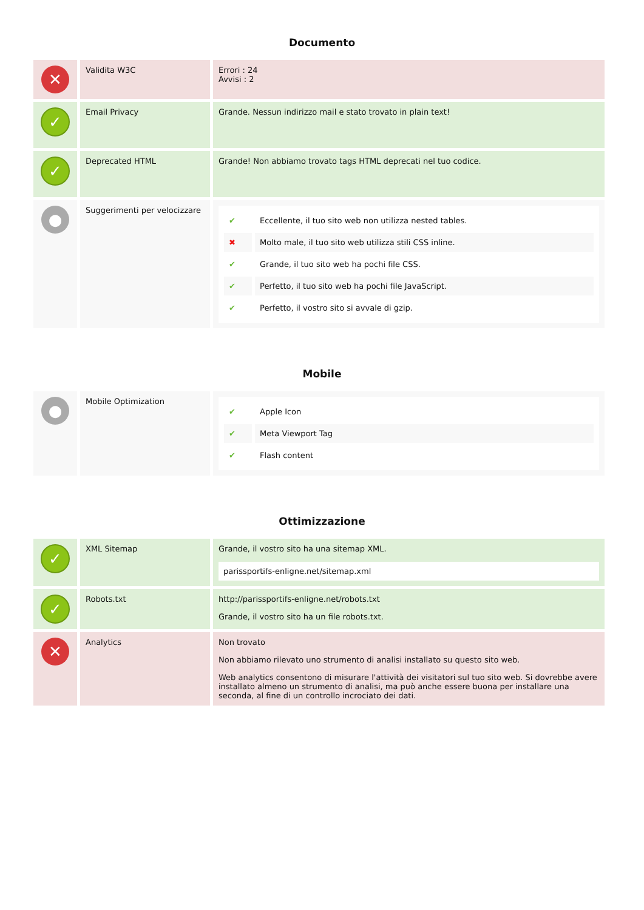Documento
| ✕ | Validita W3C | Errori : 24 Avvisi : 2 |
| ✓ | Email Privacy | Grande. Nessun indirizzo mail e stato trovato in plain text! |
| ✓ | Deprecated HTML | Grande! Non abbiamo trovato tags HTML deprecati nel tuo codice. |
| ● | Suggerimenti per velocizzare | / ✔ / Eccellente, il tuo sito web non utilizza nested tables. / / ✖ / Molto male, il tuo sito web utilizza stili CSS inline. / / ✔ / Grande, il tuo sito web ha pochi file CSS. / / ✔ / Perfetto, il tuo sito web ha pochi file JavaScript. / / ✔ / Perfetto, il vostro sito si avvale di gzip. / |
Mobile
| ● | Mobile Optimization | / ✔ / Apple Icon / / ✔ / Meta Viewport Tag / / ✔ / Flash content / |
Ottimizzazione
| ✓ | XML Sitemap | Grande, il vostro sito ha una sitemap XML. parissportifs-enligne.net/sitemap.xml |
| ✓ | Robots.txt | http://parissportifs-enligne.net/robots.txt Grande, il vostro sito ha un file robots.txt. |
| ✕ | Analytics | Non trovato Non abbiamo rilevato uno strumento di analisi installato su questo sito web. Web analytics consentono di misurare l'attività dei visitatori sul tuo sito web. Si dovrebbe avere installato almeno un strumento di analisi, ma può anche essere buona per installare una seconda, al fine di un controllo incrociato dei dati. |